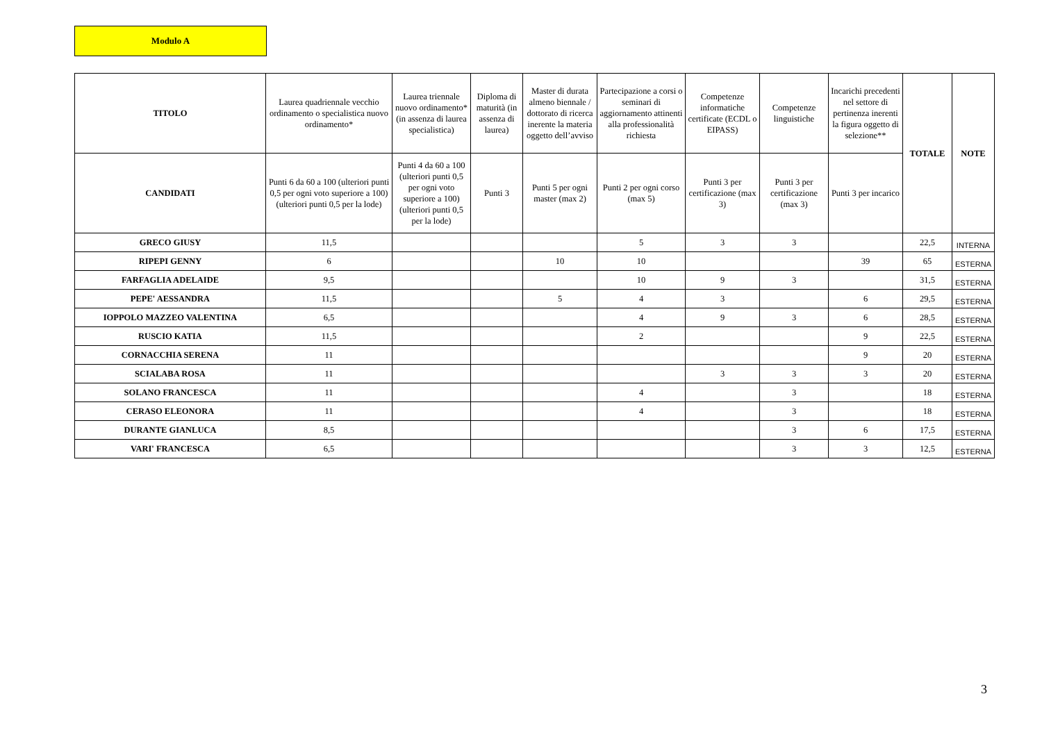Modulo A
| TITOLO | Laurea quadriennale vecchio ordinamento o specialistica nuovo ordinamento* | Laurea triennale nuovo ordinamento* (in assenza di laurea specialistica) | Diploma di maturità (in assenza di laurea) | Master di durata almeno biennale / dottorato di ricerca inerente la materia oggetto dell’avviso | Partecipazione a corsi o seminari di aggiornamento attinenti alla professionalità richiesta | Competenze informatiche certificate (ECDL o EIPASS) | Competenze linguistiche | Incarichi precedenti nel settore di pertinenza inerenti la figura oggetto di selezione** | TOTALE | NOTE |
| --- | --- | --- | --- | --- | --- | --- | --- | --- | --- | --- |
| CANDIDATI | Punti 6 da 60 a 100 (ulteriori punti 0,5 per ogni voto superiore a 100) (ulteriori punti 0,5 per la lode) | Punti 4 da 60 a 100 (ulteriori punti 0,5 per ogni voto superiore a 100) (ulteriori punti 0,5 per la lode) | Punti 3 | Punti 5 per ogni master (max 2) | Punti 2 per ogni corso (max 5) | Punti 3 per certificazione (max 3) | Punti 3 per certificazione (max 3) | Punti 3 per incarico | | |
| GRECO GIUSY | 11,5 | | | | 5 | 3 | 3 | | 22,5 | INTERNA |
| RIPEPI GENNY | 6 | | | 10 | 10 | | | 39 | 65 | ESTERNA |
| FARFAGLIA ADELAIDE | 9,5 | | | | 10 | 9 | 3 | | 31,5 | ESTERNA |
| PEPE' AESSANDRA | 11,5 | | | 5 | 4 | 3 | | 6 | 29,5 | ESTERNA |
| IOPPOLO MAZZEO VALENTINA | 6,5 | | | | 4 | 9 | 3 | 6 | 28,5 | ESTERNA |
| RUSCIO KATIA | 11,5 | | | | 2 | | | 9 | 22,5 | ESTERNA |
| CORNACCHIA SERENA | 11 | | | | | | | 9 | 20 | ESTERNA |
| SCIALABA ROSA | 11 | | | | | 3 | 3 | 3 | 20 | ESTERNA |
| SOLANO FRANCESCA | 11 | | | | 4 | | 3 | | 18 | ESTERNA |
| CERASO ELEONORA | 11 | | | | 4 | | 3 | | 18 | ESTERNA |
| DURANTE GIANLUCA | 8,5 | | | | | | 3 | 6 | 17,5 | ESTERNA |
| VARI' FRANCESCA | 6,5 | | | | | | 3 | 3 | 12,5 | ESTERNA |
3